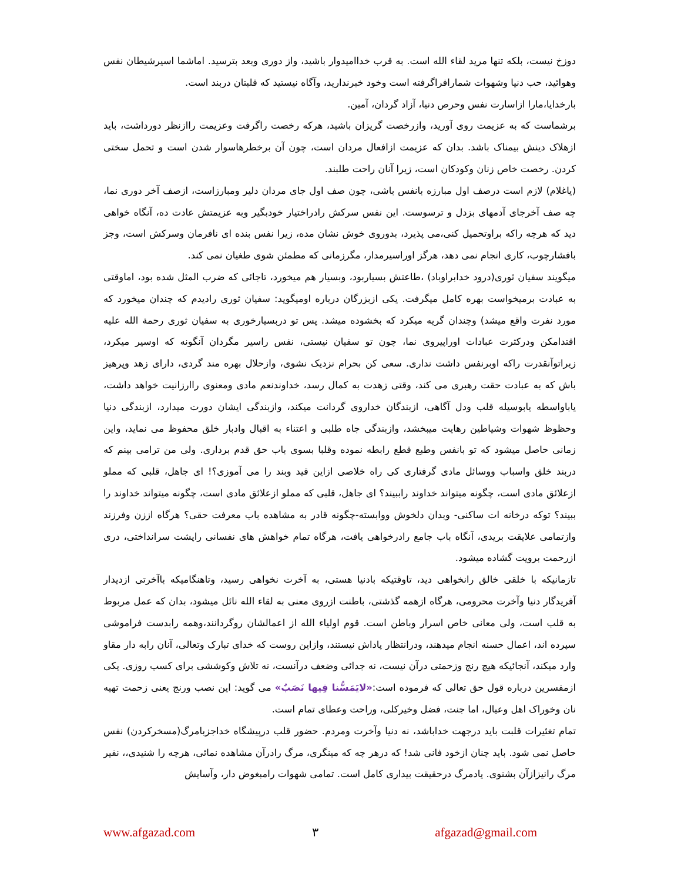دوزخ نیست، بلکه تنها مرید لقاء الله است. به قرب خداامیدوار باشید، واز دوری وبعد بترسید. اماشما اسیرشیطان نفس وهوائید، حب دنیا وشهوات شمارافراگرفته است وخود خبرندارید، وآگاه نیستید که قلبتان دربند است.
بارخدایا،مارا ازاسارت نفس وحرص دنیا، آزاد گردان، آمین.
برشماست که به عزیمت روی آورید، وازرخصت گریزان باشید، هرکه رخصت راگرفت وعزیمت راازنظر دورداشت، باید ازهلاک دینش بیمناک باشد. بدان که عزیمت ازافعال مردان است، چون آن برخطرهاسوار شدن است و تحمل سختی کردن. رخصت خاص زنان وکودکان است، زیرا آنان راحت طلبند.
(یاغلام) لازم است درصف اول مبارزه بانفس باشی، چون صف اول جای مردان دلیر ومبارزاست، ازصف آخر دوری نما، چه صف آخرجای آدمهای بزدل و ترسوست. این نفس سرکش رادراختیار خودبگیر وبه عزیمتش عادت ده، آنگاه خواهی دید که هرچه راکه براوتحمیل کنی،می پذیرد، بدوروی خوش نشان مده، زیرا نفس بنده ای نافرمان وسرکش است، وجز بافشارچوب، کاری انجام نمی دهد، هرگز اوراسیرمدار، مگرزمانی که مطمئن شوی طغیان نمی کند.
میگویند سفیان ثوری(درود خدابراوباد) ،طاعتش بسیاربود، وبسیار هم میخورد، تاجائی که ضرب المثل شده بود، اماوقتی به عبادت برمیخواست بهره کامل میگرفت. یکی ازبزرگان درباره اومیگوید: سفیان ثوری رادیدم که چندان میخورد که مورد نفرت واقع میشد) وچندان گریه میکرد که بخشوده میشد. پس تو دربسیارخوری به سفیان ثوری رحمة الله علیه اقتدامکن ودرکثرت عبادات اوراپیروی نما، چون تو سفیان نیستی، نفس راسیر مگردان آنگونه که اوسیر میکرد، زیراتوآنقدرت راکه اوبرنفس داشت نداری. سعی کن بحرام نزدیک نشوی، وازحلال بهره مند گردی، دارای زهد وپرهیز باش که به عبادت حقت رهبری می کند، وقتی زهدت به کمال رسد، خداوندنعم مادی ومعنوی راارزانیت خواهد داشت، یاباواسطه یابوسیله قلب ودل آگاهی، ازبندگان خداروی گردانت میکند، وازبندگی ایشان دورت میدارد، ازبندگی دنیا وحظوظ شهوات وشیاطین رهایت میبخشد، وازبندگی جاه طلبی و اعتناء به اقبال وادبار خلق محفوظ می نماید، واین زمانی حاصل میشود که تو بانفس وطبع قطع رابطه نموده وقلبا بسوی باب حق قدم برداری. ولی من ترامی بینم که دربند خلق واسباب ووسائل مادی گرفتاری کی راه خلاصی ازاین قید وبند را می آموزی؟! ای جاهل، قلبی که مملو ازعلائق مادی است، چگونه میتواند خداوند راببیند؟ ای جاهل، قلبی که مملو ازعلائق مادی است، چگونه میتواند خداوند را ببیند؟ توکه درخانه ات ساکنی- وبدان دلخوش ووابسته-چگونه قادر به مشاهده باب معرفت حقی؟ هرگاه اززن وفرزند وازتمامی علایقت بریدی، آنگاه باب جامع رادرخواهی یافت، هرگاه تمام خواهش های نفسانی راپشت سرانداختی، دری ازرحمت برویت گشاده میشود.
تازمانیکه با خلقی خالق رانخواهی دید، تاوقتیکه بادنیا هستی، به آخرت نخواهی رسید، وتاهنگامیکه باآخرتی ازدیدار آفریدگار دنیا وآخرت محرومی، هرگاه ازهمه گذشتی، باطنت ازروی معنی به لقاء الله نائل میشود، بدان که عمل مربوط به قلب است، ولی معانی خاص اسرار وباطن است. قوم اولیاء الله از اعمالشان روگردانند،وهمه رابدست فراموشی سپرده اند، اعمال حسنه انجام میدهند، ودرانتظار پاداش نیستند، وازاین روست که خدای تبارک وتعالی، آنان رابه دار مقاو وارد میکند، آنجائیکه هیچ رنج وزحمتی درآن نیست، نه جدائی وضعف درآنست، نه تلاش وکوششی برای کسب روزی. یکی ازمفسرین درباره قول حق تعالی که فرموده است:«لایَمَسُّنا فِیها نَصَبٌ» می گوید: این نصب ورنج یعنی زحمت تهیه نان وخوراک اهل وعیال، اما جنت، فضل وخیرکلی، وراحت وعطای تمام است.
تمام تغئیرات قلبت باید درجهت خداباشد، نه دنیا وآخرت ومردم. حضور قلب درپیشگاه خداجزبامرگ(مسخرکردن) نفس حاصل نمی شود. باید چنان ازخود فانی شد! که درهر چه که مینگری، مرگ رادرآن مشاهده نمائی، هرچه را شنیدی،، نفیر مرگ رانیزازآن بشنوی. یادمرگ درحقیقت بیداری کامل است. تمامی شهوات رامبغوض دار، وآسایش
www.afgazad.com ٣ afgazad@gmail.com